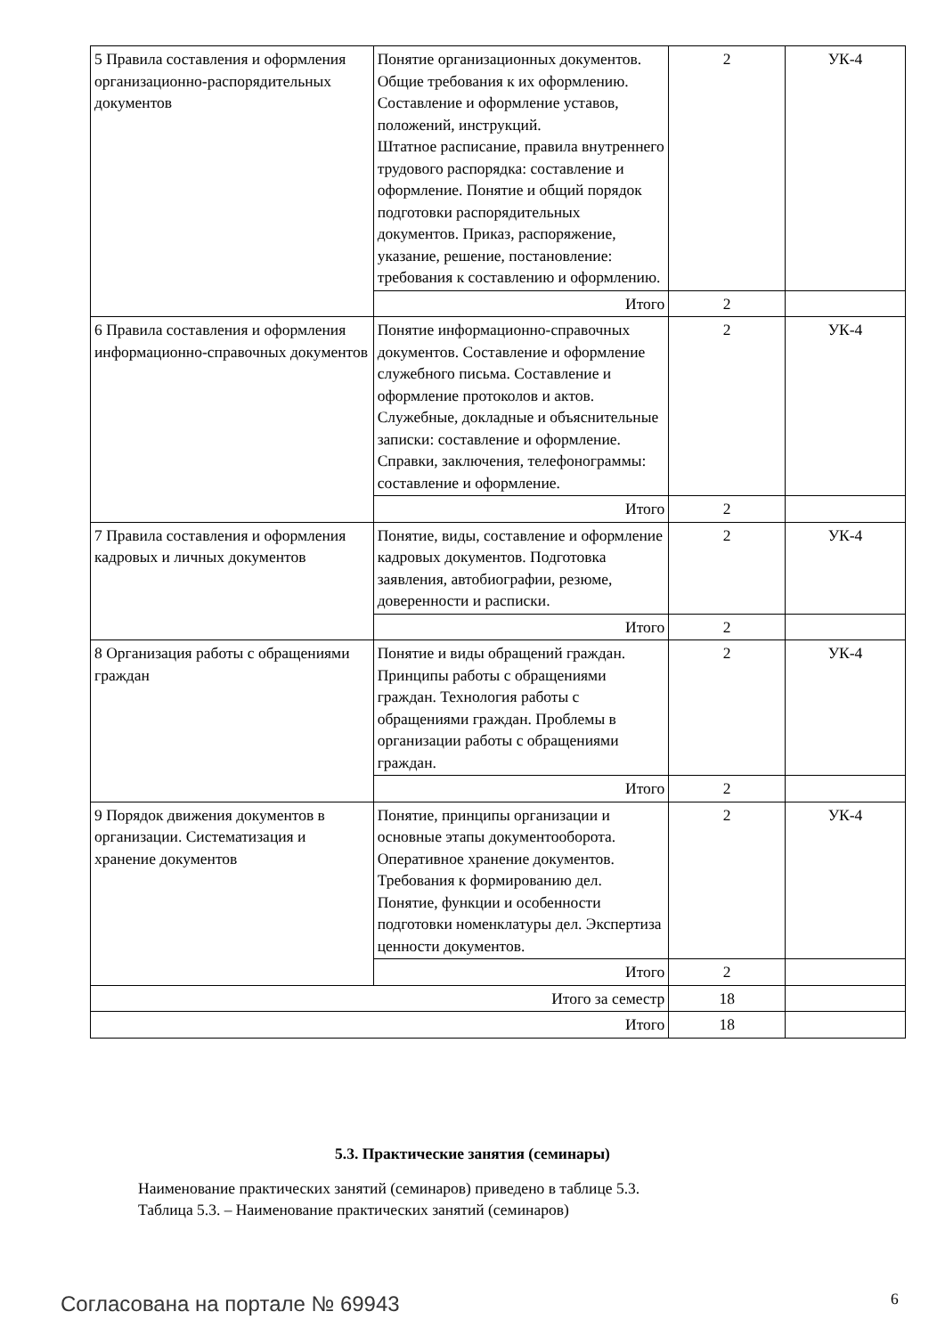| 5 Правила составления и оформления организационно-распорядительных документов | Понятие организационных документов. Общие требования к их оформлению. Составление и оформление уставов, положений, инструкций. Штатное расписание, правила внутреннего трудового распорядка: составление и оформление. Понятие и общий порядок подготовки распорядительных документов. Приказ, распоряжение, указание, решение, постановление: требования к составлению и оформлению. | 2 | УК-4 |
| | Итого | 2 | |
| 6 Правила составления и оформления информационно-справочных документов | Понятие информационно-справочных документов. Составление и оформление служебного письма. Составление и оформление протоколов и актов. Служебные, докладные и объяснительные записки: составление и оформление. Справки, заключения, телефонограммы: составление и оформление. | 2 | УК-4 |
| | Итого | 2 | |
| 7 Правила составления и оформления кадровых и личных документов | Понятие, виды, составление и оформление кадровых документов. Подготовка заявления, автобиографии, резюме, доверенности и расписки. | 2 | УК-4 |
| | Итого | 2 | |
| 8 Организация работы с обращениями граждан | Понятие и виды обращений граждан. Принципы работы с обращениями граждан. Технология работы с обращениями граждан. Проблемы в организации работы с обращениями граждан. | 2 | УК-4 |
| | Итого | 2 | |
| 9 Порядок движения документов в организации. Систематизация и хранение документов | Понятие, принципы организации и основные этапы документооборота. Оперативное хранение документов. Требования к формированию дел. Понятие, функции и особенности подготовки номенклатуры дел. Экспертиза ценности документов. | 2 | УК-4 |
| | Итого | 2 | |
| Итого за семестр | | 18 | |
| Итого | | 18 | |
5.3. Практические занятия (семинары)
Наименование практических занятий (семинаров) приведено в таблице 5.3.
Таблица 5.3. – Наименование практических занятий (семинаров)
Согласована на портале № 69943 6